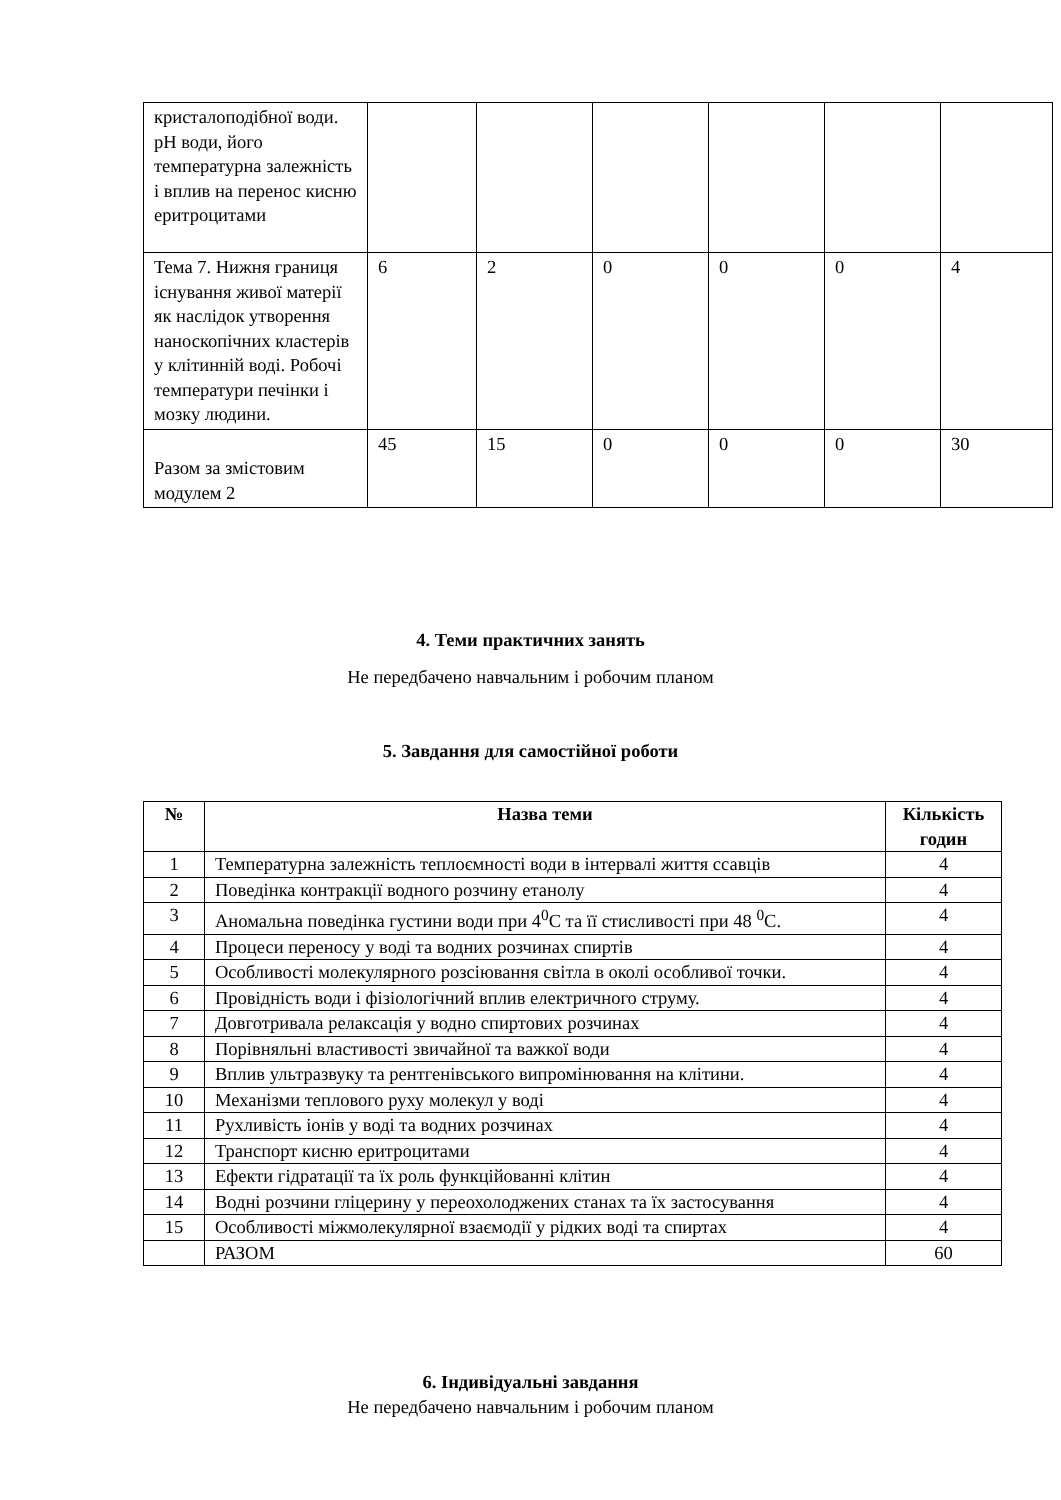| кристалоподібної води. pH води, його температурна залежність і вплив на перенос кисню еритроцитами | | | | | | |
| Тема 7. Нижня границя існування живої матерії як наслідок утворення наноскопічних кластерів у клітинній воді. Робочі температури печінки і мозку людини. | 6 | 2 | 0 | 0 | 0 | 4 |
| Разом за змістовим модулем 2 | 45 | 15 | 0 | 0 | 0 | 30 |
4. Теми практичних занять
Не передбачено навчальним і робочим планом
5. Завдання для самостійної роботи
| № | Назва теми | Кількість годин |
| --- | --- | --- |
| 1 | Температурна залежність теплоємності води в інтервалі життя ссавців | 4 |
| 2 | Поведінка контракції водного розчину етанолу | 4 |
| 3 | Аномальна поведінка густини води при 4<sup>0</sup>С та її стисливості при 48 <sup>0</sup>С. | 4 |
| 4 | Процеси переносу у воді та водних розчинах спиртів | 4 |
| 5 | Особливості молекулярного розсіювання світла в околі особливої точки. | 4 |
| 6 | Провідність води і фізіологічний вплив електричного струму. | 4 |
| 7 | Довготривала релаксація у водно спиртових розчинах | 4 |
| 8 | Порівняльні властивості звичайної та важкої води | 4 |
| 9 | Вплив ультразвуку та рентгенівського випромінювання на клітини. | 4 |
| 10 | Механізми теплового руху молекул у воді | 4 |
| 11 | Рухливість іонів у воді та водних розчинах | 4 |
| 12 | Транспорт кисню еритроцитами | 4 |
| 13 | Ефекти гідратації та їх роль функційованні клітин | 4 |
| 14 | Водні розчини гліцерину у переохолоджених станах та їх застосування | 4 |
| 15 | Особливості міжмолекулярної взаємодії у рідких воді та спиртах | 4 |
| | РАЗОМ | 60 |
6. Індивідуальні завдання
Не передбачено навчальним і робочим планом